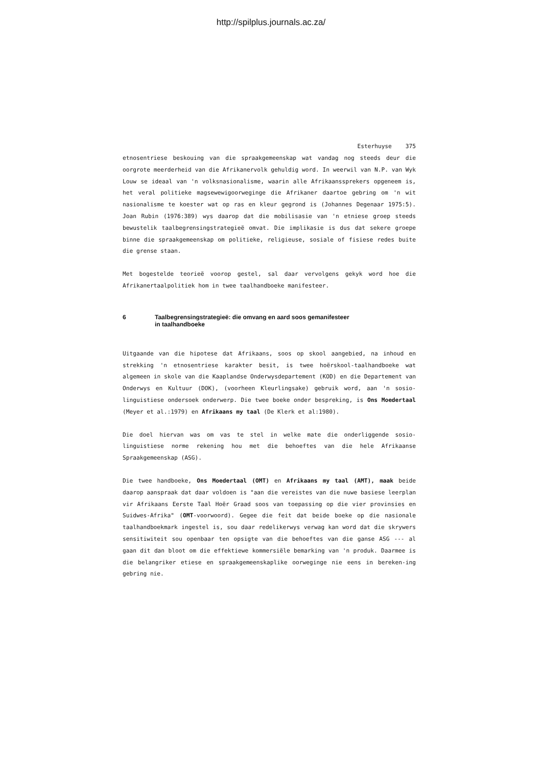http://spilplus.journals.ac.za/
Esterhuyse 375
etnosentriese beskouing van die spraakgemeenskap wat vandag nog steeds deur die oorgrote meerderheid van die Afrikanervolk gehuldig word. In weerwil van N.P. van Wyk Louw se ideaal van 'n volksnasionalisme, waarin alle Afrikaanssprekers opgeneem is, het veral politieke magsewewigoorweginge die Afrikaner daartoe gebring om 'n wit nasionalisme te koester wat op ras en kleur gegrond is (Johannes Degenaar 1975:5). Joan Rubin (1976:389) wys daarop dat die mobilisasie van 'n etniese groep steeds bewustelik taalbegrensingstrategieë omvat. Die implikasie is dus dat sekere groepe binne die spraakgemeenskap om politieke, religieuse, sosiale of fisiese redes buite die grense staan.
Met bogestelde teorieë voorop gestel, sal daar vervolgens gekyk word hoe die Afrikanertaalpolitiek hom in twee taalhandboeke manifesteer.
6 Taalbegrensingstrategieë: die omvang en aard soos gemanifesteer
in taalhandboeke
Uitgaande van die hipotese dat Afrikaans, soos op skool aangebied, na inhoud en strekking 'n etnosentriese karakter besit, is twee hoërskool-taalhandboeke wat algemeen in skole van die Kaaplandse Onderwysdepartement (KOD) en die Departement van Onderwys en Kultuur (DOK), (voorheen Kleurlingsake) gebruik word, aan 'n sosio-linguistiese ondersoek onderwerp. Die twee boeke onder bespreking, is Ons Moedertaal (Meyer et al.:1979) en Afrikaans my taal (De Klerk et al:1980).
Die doel hiervan was om vas te stel in welke mate die onderliggende sosio-linguistiese norme rekening hou met die behoeftes van die hele Afrikaanse Spraakgemeenskap (ASG).
Die twee handboeke, Ons Moedertaal (OMT) en Afrikaans my taal (AMT), maak beide daarop aanspraak dat daar voldoen is "aan die vereistes van die nuwe basiese leerplan vir Afrikaans Eerste Taal Hoër Graad soos van toepassing op die vier provinsies en Suidwes-Afrika" (OMT-voorwoord). Gegee die feit dat beide boeke op die nasionale taalhandboekmark ingestel is, sou daar redelikerwys verwag kan word dat die skrywers sensitiwiteit sou openbaar ten opsigte van die behoeftes van die ganse ASG --- al gaan dit dan bloot om die effektiewe kommersiële bemarking van 'n produk. Daarmee is die belangriker etiese en spraakgemeenskaplike oorweginge nie eens in bereken-ing gebring nie.